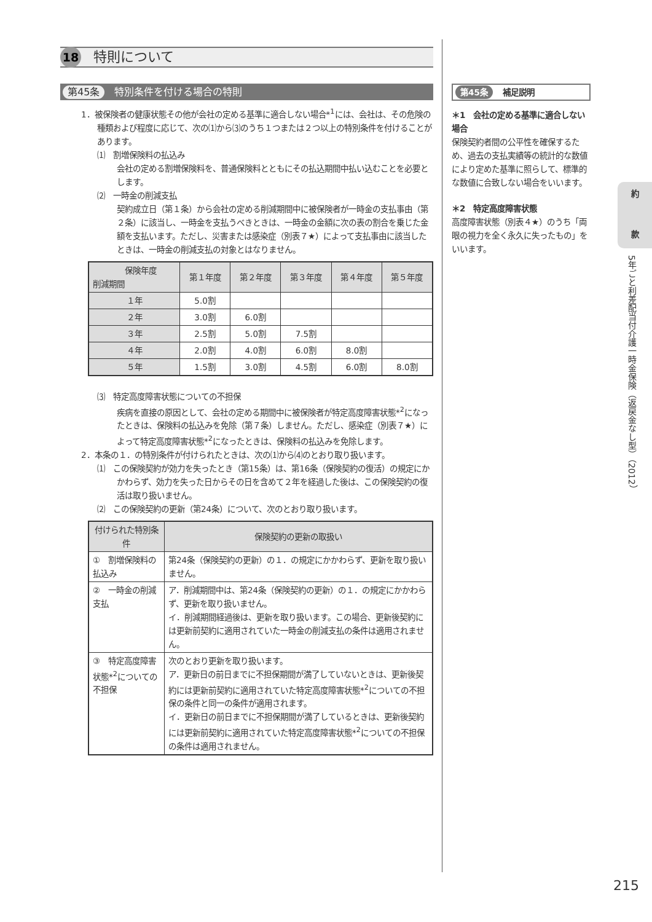18 特則について
第45条 特別条件を付ける場合の特則
1．被保険者の健康状態その他が会社の定める基準に適合しない場合*<sup>1</sup>には、会社は、その危険の種類および程度に応じて、次の⑴から⑶のうち１つまたは２つ以上の特別条件を付けることがあります。
⑴　割増保険料の払込み
会社の定める割増保険料を、普通保険料とともにその払込期間中払い込むことを必要とします。
⑵　一時金の削減支払
契約成立日（第１条）から会社の定める削減期間中に被保険者が一時金の支払事由（第２条）に該当し、一時金を支払うべきときは、一時金の金額に次の表の割合を乗じた金額を支払います。ただし、災害または感染症（別表７★）によって支払事由に該当したときは、一時金の削減支払の対象とはなりません。
| 保険年度 削減期間 | 第１年度 | 第２年度 | 第３年度 | 第４年度 | 第５年度 |
| --- | --- | --- | --- | --- | --- |
| １年 | 5.0割 | | | | |
| ２年 | 3.0割 | 6.0割 | | | |
| ３年 | 2.5割 | 5.0割 | 7.5割 | | |
| ４年 | 2.0割 | 4.0割 | 6.0割 | 8.0割 | |
| ５年 | 1.5割 | 3.0割 | 4.5割 | 6.0割 | 8.0割 |
⑶　特定高度障害状態についての不担保
疾病を直接の原因として、会社の定める期間中に被保険者が特定高度障害状態*<sup>2</sup>になったときは、保険料の払込みを免除（第７条）しません。ただし、感染症（別表７★）によって特定高度障害状態*<sup>2</sup>になったときは、保険料の払込みを免除します。
2．本条の１．の特別条件が付けられたときは、次の⑴から⑷のとおり取り扱います。
⑴　この保険契約が効力を失ったとき（第15条）は、第16条（保険契約の復活）の規定にかかわらず、効力を失った日からその日を含めて２年を経過した後は、この保険契約の復活は取り扱いません。
⑵　この保険契約の更新（第24条）について、次のとおり取り扱います。
| 付けられた特別条件 | 保険契約の更新の取扱い |
| --- | --- |
| ① 割増保険料の払込み | 第24条（保険契約の更新）の１．の規定にかかわらず、更新を取り扱いません。 |
| ② 一時金の削減支払 | ア．削減期間中は、第24条（保険契約の更新）の１．の規定にかかわらず、更新を取り扱いません。 イ．削減期間経過後は、更新を取り扱います。この場合、更新後契約には更新前契約に適用されていた一時金の削減支払の条件は適用されません。 |
| ③ 特定高度障害状態*<sup>2</sup>についての不担保 | 次のとおり更新を取り扱います。 ア．更新日の前日までに不担保期間が満了していないときは、更新後契約には更新前契約に適用されていた特定高度障害状態*<sup>2</sup>についての不担保の条件と同一の条件が適用されます。 イ．更新日の前日までに不担保期間が満了しているときは、更新後契約には更新前契約に適用されていた特定高度障害状態*<sup>2</sup>についての不担保の条件は適用されません。 |
第45条 補足説明
＊1　会社の定める基準に適合しない場合
保険契約者間の公平性を確保するため、過去の支払実績等の統計的な数値により定めた基準に照らして、標準的な数値に合致しない場合をいいます。
＊2　特定高度障害状態
高度障害状態（別表４★）のうち「両眼の視力を全く永久に失ったもの」をいいます。
約
款
5年ごと利差配当付介護一時金保険（返戻金なし型）（2012）
215